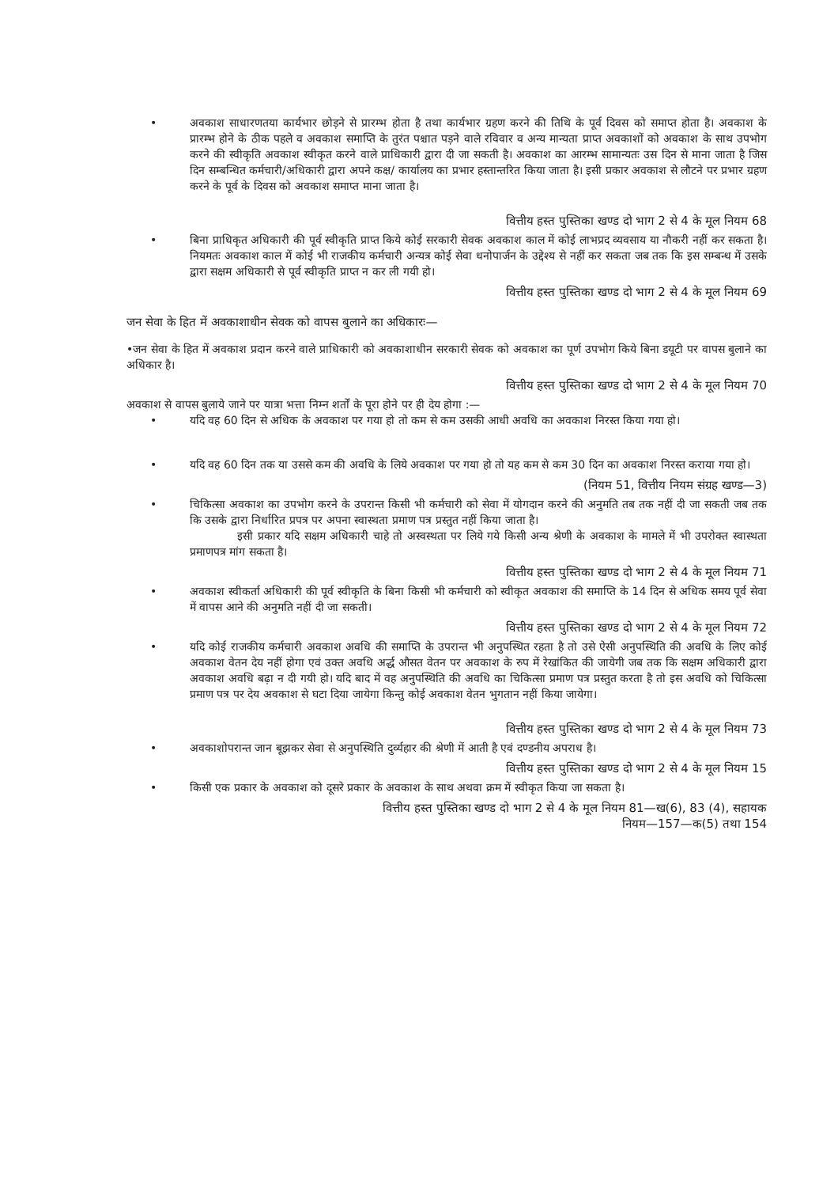• अवकाश साधारणतया कार्यभार छोड़ने से प्रारम्भ होता है तथा कार्यभार ग्रहण करने की तिथि के पूर्व दिवस को समाप्त होता है। अवकाश के प्रारम्भ होने के ठीक पहले व अवकाश समाप्ति के तुरंत पश्चात पड़ने वाले रविवार व अन्य मान्यता प्राप्त अवकाशों को अवकाश के साथ उपभोग करने की स्वीकृति अवकाश स्वीकृत करने वाले प्राधिकारी द्वारा दी जा सकती है। अवकाश का आरम्भ सामान्यतः उस दिन से माना जाता है जिस दिन सम्बन्धित कर्मचारी/अधिकारी द्वारा अपने कक्ष/ कार्यालय का प्रभार हस्तान्तरित किया जाता है। इसी प्रकार अवकाश से लौटने पर प्रभार ग्रहण करने के पूर्व के दिवस को अवकाश समाप्त माना जाता है।
वित्तीय हस्त पुस्तिका खण्ड दो भाग 2 से 4 के मूल नियम 68
• बिना प्राधिकृत अधिकारी की पूर्व स्वीकृति प्राप्त किये कोई सरकारी सेवक अवकाश काल में कोई लाभप्रद व्यवसाय या नौकरी नहीं कर सकता है। नियमतः अवकाश काल में कोई भी राजकीय कर्मचारी अन्यत्र कोई सेवा धनोपार्जन के उद्देश्य से नहीं कर सकता जब तक कि इस सम्बन्ध में उसके द्वारा सक्षम अधिकारी से पूर्व स्वीकृति प्राप्त न कर ली गयी हो।
वित्तीय हस्त पुस्तिका खण्ड दो भाग 2 से 4 के मूल नियम 69
जन सेवा के हित में अवकाशाधीन सेवक को वापस बुलाने का अधिकारः—
•जन सेवा के हित में अवकाश प्रदान करने वाले प्राधिकारी को अवकाशाधीन सरकारी सेवक को अवकाश का पूर्ण उपभोग किये बिना डयूटी पर वापस बुलाने का अधिकार है।
वित्तीय हस्त पुस्तिका खण्ड दो भाग 2 से 4 के मूल नियम 70
अवकाश से वापस बुलाये जाने पर यात्रा भत्ता निम्न शर्तों के पूरा होने पर ही देय होगा :—
• यदि वह 60 दिन से अधिक के अवकाश पर गया हो तो कम से कम उसकी आधी अवधि का अवकाश निरस्त किया गया हो।
• यदि वह 60 दिन तक या उससे कम की अवधि के लिये अवकाश पर गया हो तो यह कम से कम 30 दिन का अवकाश निरस्त कराया गया हो।
(नियम 51, वित्तीय नियम संग्रह खण्ड—3)
• चिकित्सा अवकाश का उपभोग करने के उपरान्त किसी भी कर्मचारी को सेवा में योगदान करने की अनुमति तब तक नहीं दी जा सकती जब तक कि उसके द्वारा निर्धारित प्रपत्र पर अपना स्वास्थता प्रमाण पत्र प्रस्तुत नहीं किया जाता है।
इसी प्रकार यदि सक्षम अधिकारी चाहे तो अस्वस्थता पर लिये गये किसी अन्य श्रेणी के अवकाश के मामले में भी उपरोक्त स्वास्थता प्रमाणपत्र मांग सकता है।
वित्तीय हस्त पुस्तिका खण्ड दो भाग 2 से 4 के मूल नियम 71
• अवकाश स्वीकर्ता अधिकारी की पूर्व स्वीकृति के बिना किसी भी कर्मचारी को स्वीकृत अवकाश की समाप्ति के 14 दिन से अधिक समय पूर्व सेवा में वापस आने की अनुमति नहीं दी जा सकती।
वित्तीय हस्त पुस्तिका खण्ड दो भाग 2 से 4 के मूल नियम 72
• यदि कोई राजकीय कर्मचारी अवकाश अवधि की समाप्ति के उपरान्त भी अनुपस्थित रहता है तो उसे ऐसी अनुपस्थिति की अवधि के लिए कोई अवकाश वेतन देय नहीं होगा एवं उक्त अवधि अर्द्ध औसत वेतन पर अवकाश के रुप में रेखांकित की जायेगी जब तक कि सक्षम अधिकारी द्वारा अवकाश अवधि बढ़ा न दी गयी हो। यदि बाद में वह अनुपस्थिति की अवधि का चिकित्सा प्रमाण पत्र प्रस्तुत करता है तो इस अवधि को चिकित्सा प्रमाण पत्र पर देय अवकाश से घटा दिया जायेगा किन्तु कोई अवकाश वेतन भुगतान नहीं किया जायेगा।
वित्तीय हस्त पुस्तिका खण्ड दो भाग 2 से 4 के मूल नियम 73
• अवकाशोपरान्त जान बूझकर सेवा से अनुपस्थिति दुर्व्यहार की श्रेणी में आती है एवं दण्डनीय अपराध है।
वित्तीय हस्त पुस्तिका खण्ड दो भाग 2 से 4 के मूल नियम 15
• किसी एक प्रकार के अवकाश को दूसरे प्रकार के अवकाश के साथ अथवा क्रम में स्वीकृत किया जा सकता है।
वित्तीय हस्त पुस्तिका खण्ड दो भाग 2 से 4 के मूल नियम 81—ख(6), 83 (4), सहायक
नियम—157—क(5) तथा 154